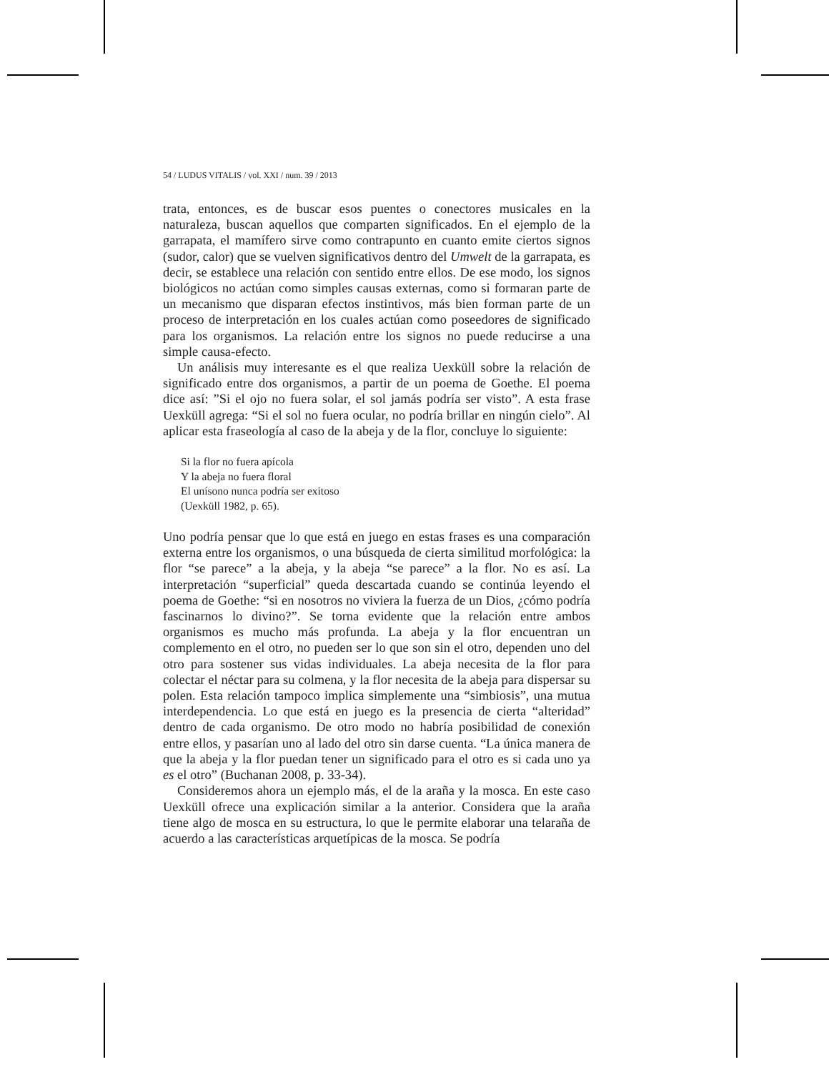54 / LUDUS VITALIS / vol. XXI / num. 39 / 2013
trata, entonces, es de buscar esos puentes o conectores musicales en la naturaleza, buscan aquellos que comparten significados. En el ejemplo de la garrapata, el mamífero sirve como contrapunto en cuanto emite ciertos signos (sudor, calor) que se vuelven significativos dentro del Umwelt de la garrapata, es decir, se establece una relación con sentido entre ellos. De ese modo, los signos biológicos no actúan como simples causas externas, como si formaran parte de un mecanismo que disparan efectos instintivos, más bien forman parte de un proceso de interpretación en los cuales actúan como poseedores de significado para los organismos. La relación entre los signos no puede reducirse a una simple causa-efecto.
Un análisis muy interesante es el que realiza Uexküll sobre la relación de significado entre dos organismos, a partir de un poema de Goethe. El poema dice así: ”Si el ojo no fuera solar, el sol jamás podría ser visto”. A esta frase Uexküll agrega: “Si el sol no fuera ocular, no podría brillar en ningún cielo”. Al aplicar esta fraseología al caso de la abeja y de la flor, concluye lo siguiente:
Si la flor no fuera apícola
Y la abeja no fuera floral
El unísono nunca podría ser exitoso
(Uexküll 1982, p. 65).
Uno podría pensar que lo que está en juego en estas frases es una comparación externa entre los organismos, o una búsqueda de cierta similitud morfológica: la flor “se parece” a la abeja, y la abeja “se parece” a la flor. No es así. La interpretación “superficial” queda descartada cuando se continúa leyendo el poema de Goethe: “si en nosotros no viviera la fuerza de un Dios, ¿cómo podría fascinarnos lo divino?”. Se torna evidente que la relación entre ambos organismos es mucho más profunda. La abeja y la flor encuentran un complemento en el otro, no pueden ser lo que son sin el otro, dependen uno del otro para sostener sus vidas individuales. La abeja necesita de la flor para colectar el néctar para su colmena, y la flor necesita de la abeja para dispersar su polen. Esta relación tampoco implica simplemente una “simbiosis”, una mutua interdependencia. Lo que está en juego es la presencia de cierta “alteridad” dentro de cada organismo. De otro modo no habría posibilidad de conexión entre ellos, y pasarían uno al lado del otro sin darse cuenta. “La única manera de que la abeja y la flor puedan tener un significado para el otro es si cada uno ya es el otro” (Buchanan 2008, p. 33-34).
Consideremos ahora un ejemplo más, el de la araña y la mosca. En este caso Uexküll ofrece una explicación similar a la anterior. Considera que la araña tiene algo de mosca en su estructura, lo que le permite elaborar una telaraña de acuerdo a las características arquetípicas de la mosca. Se podría